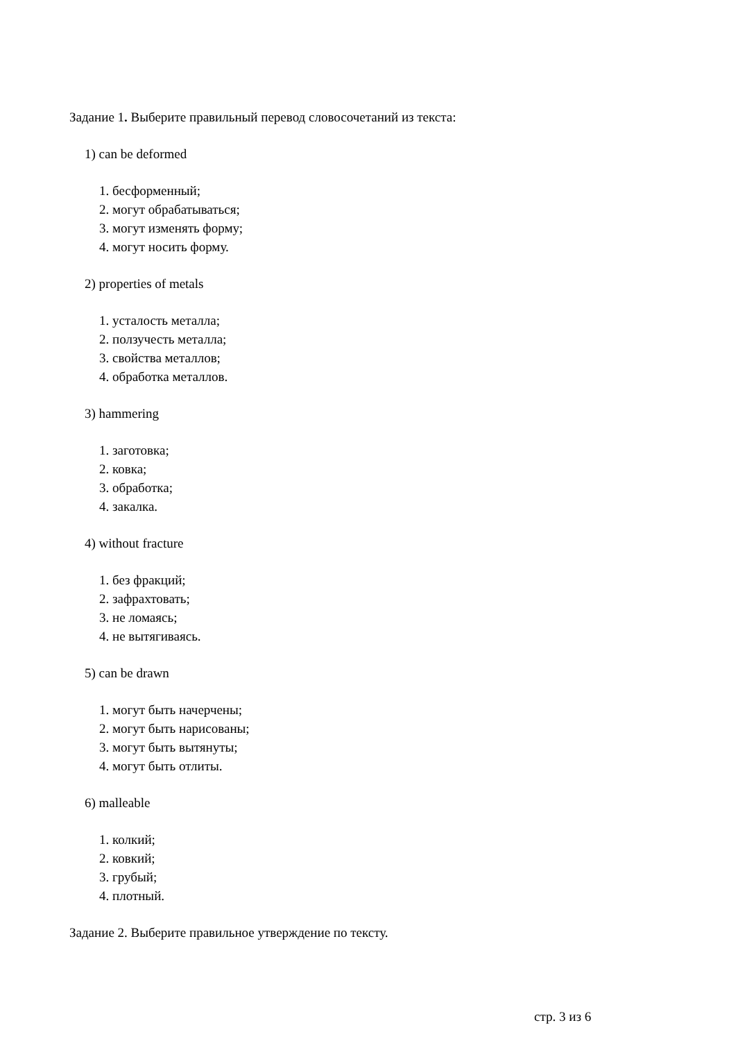Задание 1. Выберите правильный перевод словосочетаний из текста:
1) can be deformed
1. бесформенный;
2. могут обрабатываться;
3. могут изменять форму;
4. могут носить форму.
2) properties of metals
1. усталость металла;
2. ползучесть металла;
3. свойства металлов;
4. обработка металлов.
3) hammering
1. заготовка;
2. ковка;
3. обработка;
4. закалка.
4) without fracture
1. без фракций;
2. зафрахтовать;
3. не ломаясь;
4. не вытягиваясь.
5) can be drawn
1. могут быть начерчены;
2. могут быть нарисованы;
3. могут быть вытянуты;
4. могут быть отлиты.
6) malleable
1. колкий;
2. ковкий;
3. грубый;
4. плотный.
Задание 2. Выберите правильное утверждение по тексту.
стр. 3 из 6